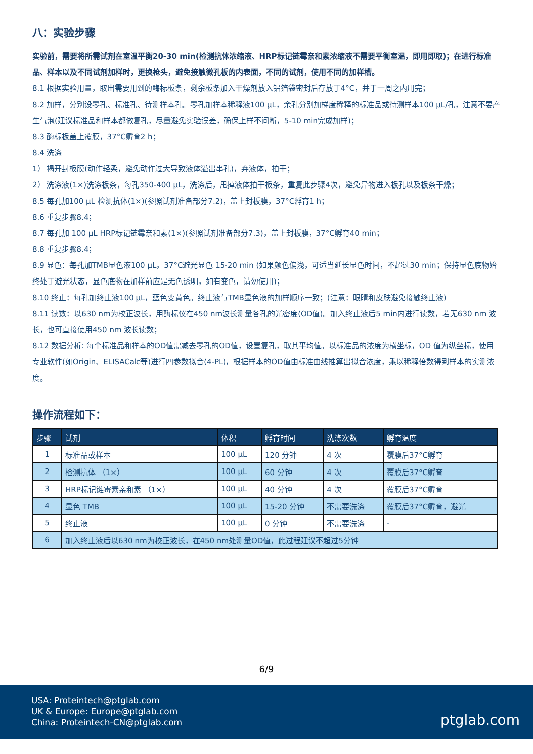八：实验步骤
实验前，需要将所需试剂在室温平衡20-30 min(检测抗体浓缩液、HRP标记链霉亲和素浓缩液不需要平衡室温，即用即取)；在进行标准品、样本以及不同试剂加样时，更换枪头，避免接触微孔板的内表面，不同的试剂，使用不同的加样槽。
8.1 根据实验用量，取出需要用到的酶标板条，剩余板条加入干燥剂放入铝箔袋密封后存放于4°C，并于一周之内用完；
8.2 加样，分别设零孔、标准孔、待测样本孔。零孔加样本稀释液100 μL，余孔分别加梯度稀释的标准品或待测样本100 μL/孔，注意不要产生气泡(建议标准品和样本都做复孔，尽量避免实验误差，确保上样不间断，5-10 min完成加样)；
8.3 酶标板盖上覆膜，37°C孵育2 h；
8.4 洗涤
1） 揭开封板膜(动作轻柔，避免动作过大导致液体溢出串孔)，弃液体，拍干；
2） 洗涤液(1×)洗涤板条，每孔350-400 μL，洗涤后，甩掉液体拍干板条，重复此步骤4次，避免异物进入板孔以及板条干燥；
8.5 每孔加100 μL 检测抗体(1×)(参照试剂准备部分7.2)，盖上封板膜，37°C孵育1 h；
8.6 重复步骤8.4；
8.7 每孔加 100 μL HRP标记链霉亲和素(1×)(参照试剂准备部分7.3)，盖上封板膜，37°C孵育40 min；
8.8 重复步骤8.4；
8.9 显色：每孔加TMB显色液100 μL，37°C避光显色 15-20 min (如果颜色偏浅，可适当延长显色时间，不超过30 min；保持显色底物始终处于避光状态，显色底物在加样前应是无色透明，如有变色，请勿使用)；
8.10 终止：每孔加终止液100 μL，蓝色变黄色。终止液与TMB显色液的加样顺序一致；(注意：眼睛和皮肤避免接触终止液)
8.11 读数：以630 nm为校正波长，用酶标仪在450 nm波长测量各孔的光密度(OD值)。加入终止液后5 min内进行读数，若无630 nm 波长，也可直接使用450 nm 波长读数；
8.12 数据分析: 每个标准品和样本的OD值需减去零孔的OD值，设置复孔，取其平均值。以标准品的浓度为横坐标，OD 值为纵坐标，使用专业软件(如Origin、ELISACalc等)进行四参数拟合(4-PL)，根据样本的OD值由标准曲线推算出拟合浓度，乘以稀释倍数得到样本的实测浓度。
操作流程如下：
| 步骤 | 试剂 | 体积 | 孵育时间 | 洗涤次数 | 孵育温度 |
| --- | --- | --- | --- | --- | --- |
| 1 | 标准品或样本 | 100 μL | 120 分钟 | 4 次 | 覆膜后37°C孵育 |
| 2 | 检测抗体 （1×） | 100 μL | 60 分钟 | 4 次 | 覆膜后37°C孵育 |
| 3 | HRP标记链霉素亲和素 （1×） | 100 μL | 40 分钟 | 4 次 | 覆膜后37°C孵育 |
| 4 | 显色 TMB | 100 μL | 15-20 分钟 | 不需要洗涤 | 覆膜后37°C孵育，避光 |
| 5 | 终止液 | 100 μL | 0 分钟 | 不需要洗涤 | - |
| 6 | 加入终止液后以630 nm为校正波长，在450 nm处测量OD值，此过程建议不超过5分钟 | | | | |
6/9
USA: Proteintech@ptglab.com
UK & Europe: Europe@ptglab.com
China: Proteintech-CN@ptglab.com
ptglab.com